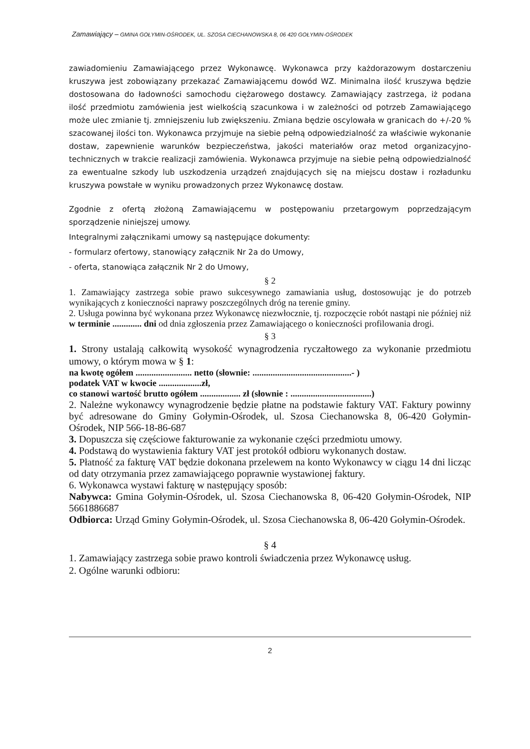Zamawiający – GMINA GOŁYMIN-OŚRODEK, UL. SZOSA CIECHANOWSKA 8, 06 420 GOŁYMIN-OŚRODEK
zawiadomieniu Zamawiającego przez Wykonawcę. Wykonawca przy każdorazowym dostarczeniu kruszywa jest zobowiązany przekazać Zamawiającemu dowód WZ. Minimalna ilość kruszywa będzie dostosowana do ładowności samochodu ciężarowego dostawcy. Zamawiający zastrzega, iż podana ilość przedmiotu zamówienia jest wielkością szacunkowa i w zależności od potrzeb Zamawiającego może ulec zmianie tj. zmniejszeniu lub zwiększeniu. Zmiana będzie oscylowała w granicach do +/-20 % szacowanej ilości ton. Wykonawca przyjmuje na siebie pełną odpowiedzialność za właściwie wykonanie dostaw, zapewnienie warunków bezpieczeństwa, jakości materiałów oraz metod organizacyjno-technicznych w trakcie realizacji zamówienia. Wykonawca przyjmuje na siebie pełną odpowiedzialność za ewentualne szkody lub uszkodzenia urządzeń znajdujących się na miejscu dostaw i rozładunku kruszywa powstałe w wyniku prowadzonych przez Wykonawcę dostaw.
Zgodnie z ofertą złożoną Zamawiającemu w postępowaniu przetargowym poprzedzającym sporządzenie niniejszej umowy.
Integralnymi załącznikami umowy są następujące dokumenty:
- formularz ofertowy, stanowiący załącznik Nr 2a do Umowy,
- oferta, stanowiąca załącznik Nr 2 do Umowy,
§ 2
1. Zamawiający zastrzega sobie prawo sukcesywnego zamawiania usług, dostosowując je do potrzeb wynikających z konieczności naprawy poszczególnych dróg na terenie gminy.
2. Usługa powinna być wykonana przez Wykonawcę niezwłocznie, tj. rozpoczęcie robót nastąpi nie później niż w terminie ............. dni od dnia zgłoszenia przez Zamawiającego o konieczności profilowania drogi.
§ 3
1. Strony ustalają całkowitą wysokość wynagrodzenia ryczałtowego za wykonanie przedmiotu umowy, o którym mowa w § 1:
na kwotę ogółem ......................... netto (słownie: ............................................- )
podatek VAT w kwocie ...................zł,
co stanowi wartość brutto ogółem .................. zł (słownie : ....................................)
2. Należne wykonawcy wynagrodzenie będzie płatne na podstawie faktury VAT. Faktury powinny być adresowane do Gminy Gołymin-Ośrodek, ul. Szosa Ciechanowska 8, 06-420 Gołymin-Ośrodek, NIP 566-18-86-687
3. Dopuszcza się częściowe fakturowanie za wykonanie części przedmiotu umowy.
4. Podstawą do wystawienia faktury VAT jest protokół odbioru wykonanych dostaw.
5. Płatność za fakturę VAT będzie dokonana przelewem na konto Wykonawcy w ciągu 14 dni licząc od daty otrzymania przez zamawiającego poprawnie wystawionej faktury.
6. Wykonawca wystawi fakturę w następujący sposób:
Nabywca: Gmina Gołymin-Ośrodek, ul. Szosa Ciechanowska 8, 06-420 Gołymin-Ośrodek, NIP 5661886687
Odbiorca: Urząd Gminy Gołymin-Ośrodek, ul. Szosa Ciechanowska 8, 06-420 Gołymin-Ośrodek.
§ 4
1. Zamawiający zastrzega sobie prawo kontroli świadczenia przez Wykonawcę usług.
2. Ogólne warunki odbioru:
2